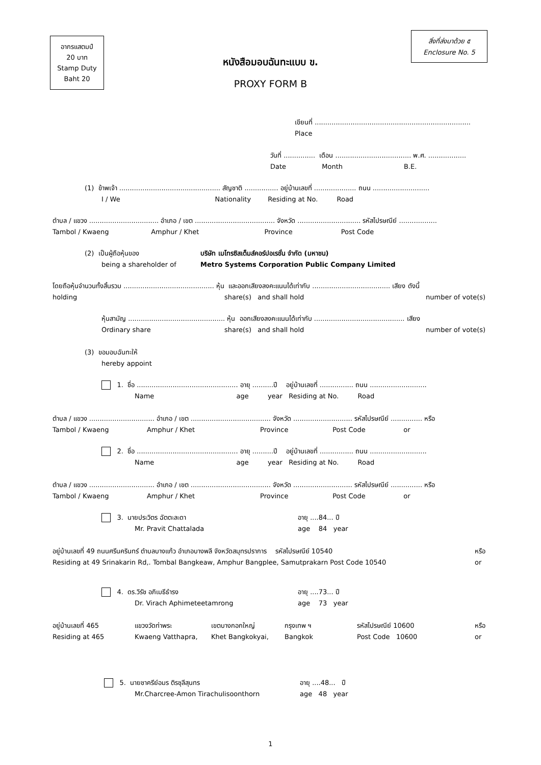อากรแสตมป์
20 บาท
Stamp Duty
Baht 20
สิ่งที่ส่งมาด้วย ๕
Enclosure No. 5
หนังสือมอบฉันทะแบบ ข.
PROXY FORM B
เขียนที่ ..........................................................................
Place
วันที่ ............... เดือน .................................... พ.ศ. ..................
Date Month B.E.
(1) ข้าพเจ้า ................................................ สัญชาติ ................ อยู่บ้านเลขที่ .................... ถนน ...........................
I / We Nationality Residing at No. Road
ตำบล / แขวง ................................. อำเภอ / เขต ...................................... จังหวัด .............................. รหัสไปรษณีย์ ..................
Tambol / Kwaeng Amphur / Khet Province Post Code
(2) เป็นผู้ถือหุ้นของ
being a shareholder of
บริษัท เมโทรซิสเต็มส์คอร์ปอเรชั่น จำกัด (มหาชน)
Metro Systems Corporation Public Company Limited
โดยถือหุ้นจำนวนทั้งสิ้นรวม ........................................... หุ้น และออกเสียงลงคะแนนได้เท่ากับ ..................................... เสียง ดังนี้
holding
share(s) and shall hold number of vote(s)
หุ้นสามัญ .............................................. หุ้น ออกเสียงลงคะแนนได้เท่ากับ ........................................... เสียง
Ordinary share
share(s) and shall hold number of vote(s)
(3) ขอมอบฉันทะให้
hereby appoint
1. ชื่อ ................................................ อายุ ..........ปี อยู่บ้านเลขที่ ................ ถนน ...........................
Name age year Residing at No. Road
ตำบล / แขวง ............................... อำเภอ / เขต ...................................... จังหวัด ............................ รหัสไปรษณีย์ ............... หรือ
Tambol / Kwaeng Amphur / Khet Province Post Code or
2. ชื่อ ................................................ อายุ ..........ปี อยู่บ้านเลขที่ ................ ถนน ...........................
Name age year Residing at No. Road
ตำบล / แขวง ............................... อำเภอ / เขต ...................................... จังหวัด ............................ รหัสไปรษณีย์ ............... หรือ
Tambol / Kwaeng Amphur / Khet Province Post Code or
3. นายประวิตร ฉัตตะละดา
Mr. Pravit Chattalada
อายุ ....84... ปี
age 84 year
อยู่บ้านเลขที่ 49 ถนนศรีนครินทร์ ตำบลบางแก้ว อำเภอบางพลี จังหวัดสมุทรปราการ รหัสไปรษณีย์ 10540
Residing at 49 Srinakarin Rd,. Tombal Bangkeaw, Amphur Bangplee, Samutprakarn Post Code 10540
หรือ
or
4. ดร.วิรัช อภิเมธีธำรง
Dr. Virach Aphimeteetamrong
อายุ ....73... ปี
age 73 year
อยู่บ้านเลขที่ 465
Residing at 465
แขวงวัดท่าพระ
Kwaeng Vatthapra,
เขตบางกอกใหญ่
Khet Bangkokyai,
กรุงเทพ ฯ
Bangkok
รหัสไปรษณีย์ 10600
Post Code 10600
หรือ
or
5. นายชาครีย์อมร ติรชุลีสุนทร
Mr.Charcree-Amon Tirachulisoonthorn
อายุ ....48... ปี
age 48 year
1